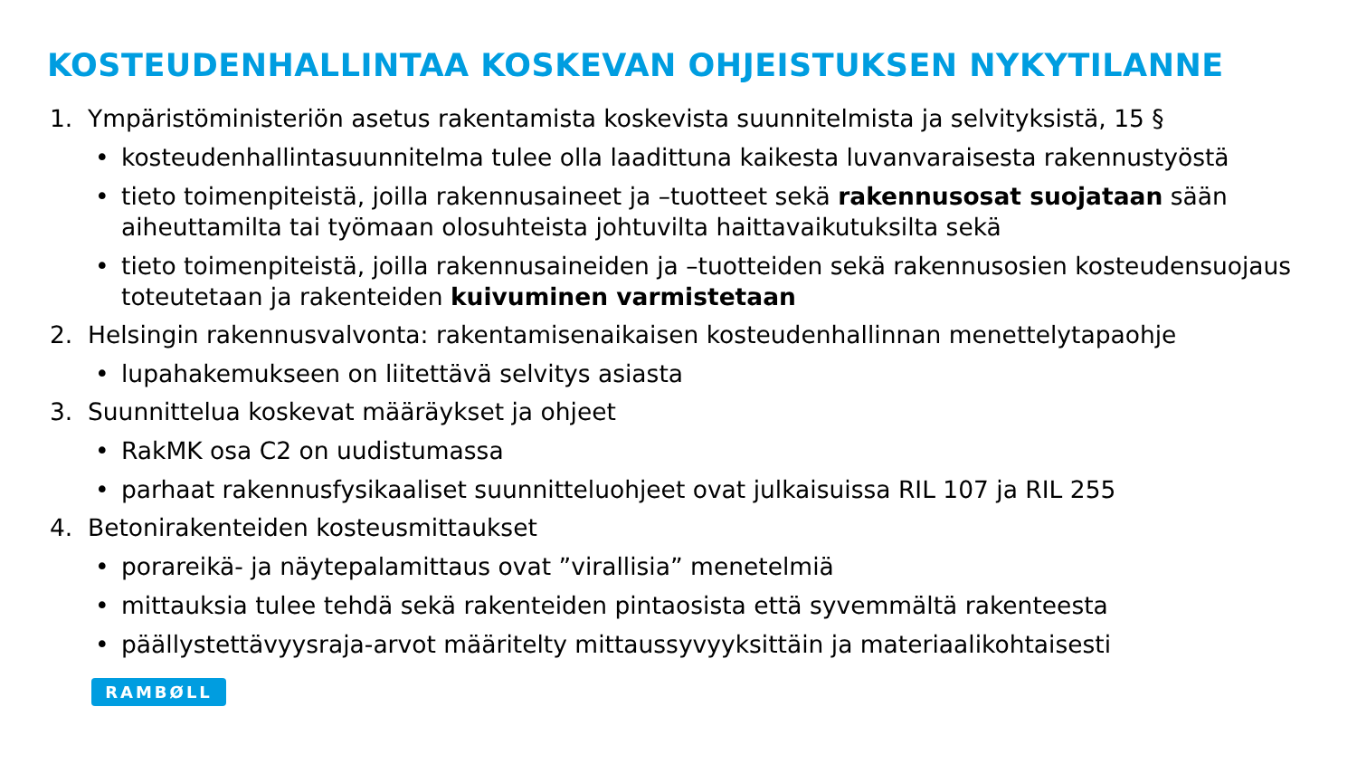KOSTEUDENHALLINTAA KOSKEVAN OHJEISTUKSEN NYKYTILANNE
1. Ympäristöministeriön asetus rakentamista koskevista suunnitelmista ja selvityksistä, 15 §
• kosteudenhallintasuunnitelma tulee olla laadittuna kaikesta luvanvaraisesta rakennustyöstä
• tieto toimenpiteistä, joilla rakennusaineet ja –tuotteet sekä rakennusosat suojataan sään aiheuttamilta tai työmaan olosuhteista johtuvilta haittavaikutuksilta sekä
• tieto toimenpiteistä, joilla rakennusaineiden ja –tuotteiden sekä rakennusosien kosteudensuojaus toteutetaan ja rakenteiden kuivuminen varmistetaan
2. Helsingin rakennusvalvonta: rakentamisenaikaisen kosteudenhallinnan menettelytapaohje
• lupahakemukseen on liitettävä selvitys asiasta
3. Suunnittelua koskevat määräykset ja ohjeet
• RakMK osa C2 on uudistumassa
• parhaat rakennusfysikaaliset suunnitteluohjeet ovat julkaisuissa RIL 107 ja RIL 255
4. Betonirakenteiden kosteusmittaukset
• porareikä- ja näytepalamittaus ovat ”virallisia” menetelmiä
• mittauksia tulee tehdä sekä rakenteiden pintaosista että syvemmältä rakenteesta
• päällystettävyysraja-arvot määritelty mittaussyvyyksittäin ja materiaalikohtaisesti
RAMBØLL